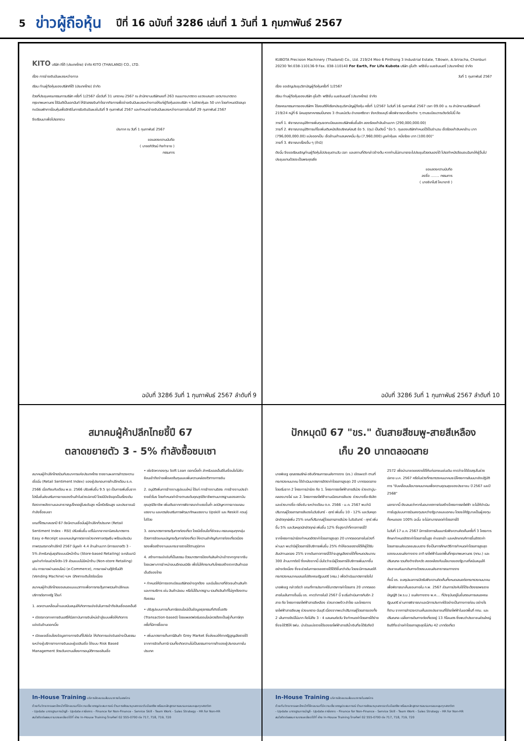5 ข่าวผู้ถือหุ้น ปีที่ 16 ฉบับที่ 3286 เล่มที่ 1 วันที่ 1 กุมภาพันธ์ 2567
KITO บริษัท คิโต้ (ประเทศไทย) จำกัด KITO (THAILAND) CO., LTD.
เรื่อง การจ่ายเงินปันผลระหว่างกาล
เรียน ท่านผู้ถือหุ้นของบริษัทคิโต้ (ประเทศไทย) จำกัด
ด้วยที่ประชุมคณะกรรมการบริษัท ครั้งที่ 1/2567 เมื่อวันที่ 31 มกราคม 2567 ณ สำนักงานบริษัทเลขที่ 263 ถนนบางนาตราด แขวงแสนตา เขตบางนาตราด กรุงเทพมหานคร ได้มีมติเป็นเอกฉันท์ ให้จัดสรรเงินกำไรจากกิจการเพื่อจ่ายเงินปันผลระหว่างกาลให้แก่ผู้ถือหุ้นของบริษัท ฯ ในอัตราหุ้นละ 50 บาท โดยกำหนดปิดสมุดทะเบียนพักการโอนหุ้นเพื่อสิทธิในการรับเงินปันผลในวันที่ 9 กุมภาพันธ์ 2567 และกำหนดจ่ายเงินปันผลระหว่างกาลภายในวันที่ 29 กุมภาพันธ์ 2567
จึงเรียนมาเพื่อโปรดทราบ
ประกาศ ณ วันที่ 1 กุมภาพันธ์ 2567
ขอแสดงความนับถือ
( นายอภิวัฒน์ กิจกำจาย )
กรรมการ
ฉบับที่ 3286 วันที่ 1 กุมภาพันธ์ 2567 ลำดับที่ 9
KUBOTA Precision Machinery (Thailand) Co., Ltd. 219/24 Moo 6 Pinthong 3 Industrial Estate, T.Bowin, A.Sriracha, Chonburi 20230 Tel.038-110136-9 Fax. 038-110140 For Earth, For Life Kubota บริษัท คูโบต้า พรีซิชั่น แมชชินเนอรี่ (ประเทศไทย) จำกัด
วันที่ 1 กุมภาพันธ์ 2567
เรื่อง ขอเชิญประชุมวิสามัญผู้ถือหุ้นครั้งที่ 1/2567
เรียน ท่านผู้ถือหุ้นของบริษัท คูโบต้า พรีซิชั่น แมชชินเนอรี่ (ประเทศไทย) จำกัด
ด้วยคณะกรรมการของบริษัทฯ ได้ลงมติให้เรียกประชุมวิสามัญผู้ถือหุ้น ครั้งที่ 1/2567 ในวันที่ 16 กุมภาพันธ์ 2567 เวลา 09.00 น. ณ สำนักงานบริษัทเลขที่ 219/24 หมู่ที่ 6 นิคมอุตสาหกรรมปิ่นทอง 3 ตำบลบ่อวิน อำเภอศรีราชา จังหวัดชลบุรี เพื่อพิจารณาเรื่องต่าง ๆ ตามระเบียบวาระดังต่อไปนี้ คือ
วาระที่ 1. พิจารณาอนุมัติการเพิ่มทุนจดทะเบียนของบริษัทเพิ่มขึ้นอีก สองร้อยเก้าสิบล้านบาท (290,000,000.00)
วาระที่ 2. พิจารณาอนุมัติการแก้ไขเพิ่มเติมหนังสือบริคณห์สนธิ ข้อ 5. (ทุน) เป็นดังนี้ "ข้อ 5. ทุนของบริษัทกำหนดไว้เป็นจำนวน เจ็ดร้อยเก้าสิบหกล้าน บาท (796,000,000.00) แบ่งออกเป็น เจ็ดล้านเก้าแสนหกหมื่น หุ้น (7,960,000) มูลค่าหุ้นละ หนึ่งร้อย บาท (100.00)"
วาระที่ 3. พิจารณาเรื่องอื่น ๆ (ถ้ามี)
ดังนั้น จึงขอเรียนเชิญท่านผู้ถือหุ้นไปประชุมตามวัน เวลา และสถานที่ดังกล่าวข้างต้น หากท่านไม่สามารถจะไปประชุมด้วยตนเองได้ โปรดทำหนังสือมอบฉันทะให้ผู้อื่นไปประชุมแทนด้วยจะเป็นพระคุณยิ่ง
ขอแสดงความนับถือ
ลงชื่อ ........ กรรมการ
( นายชิเกโนริ โคบายาชิ )
ฉบับที่ 3286 วันที่ 1 กุมภาพันธ์ 2567 ลำดับที่ 10
สมาคมผู้ค้าปลีกไทยชี้ปี 67
ตลาดขยายตัว 3 - 5% กำลังซื้อซบเซา
สมาคมผู้ค้าปลีกไทยร่วมกับธนาคารแห่งประเทศไทย รายงานผลการสำรวจความเชื่อมั่น (Retail Sentiment Index) ของผู้ประกอบการค้าปลีกเดือน ธ.ค. 2566 เมื่อเทียบกับเดือน พ.ย. 2566 ปรับเพิ่มขึ้น 9.5 จุด เป็นการเพิ่มขึ้นจากโปรโมชั่นส่งเสริมการขายของร้านค้าในช่วงปลายปี โดยมีปัจจัยฉุดเป็นเรื่องเดิม คือราคาพลังงานและสาธารณูปโภคอยู่ในระดับสูง หนี้ครัวเรือนสูง และประชาชนมีกำลังซื้อซบเซา
ขณะที่ไตรมาสแรกปี 67 ดัชนีความเชื่อมั่นผู้ค้าปลีกทั่วประเทศ (Retail Sentiment Index - RSI) ปรับเพิ่มขึ้น แต่ไม่มากจากอานิสงส์มาตรการ Easy e-Receipt และแคมเปญการตลาดช่วงเทศกาลตรุษจีน พร้อมประเมินภาพรวมตลาดค้าปลีกปี 2567 มีมูลค่า 4.4 ล้านล้านบาท มีการขยายตัว 3 - 5% สำหรับกลุ่มธุรกิจแบบมีหน้าร้าน (Store-based Retailing) จะกลับมามีมูลค่าเท่าก่อนช่วงโควิด-19 ส่วนแบบไม่มีหน้าร้าน (Non-store Retailing) เช่น การขายผ่านออนไลน์ (e-Commerce), การขายผ่านตู้อัตโนมัติ (Vending Machine) ฯลฯ มีทิศทางเติบโตต่อเนื่อง
สมาคมผู้ค้าปลีกไทยขอเสนอแนะแนวทางเพื่อการกระตุ้นภาพรวมค้าปลีกและบริการต่อภาครัฐ ได้แก่
1. ลดความเหลื่อมล้ำและสนับสนุนให้เกิดการแข่งขันในการเข้าถึงสินเชื่อเอสเอ็มอี
• เปิดตลาดภาคการเงินเสรีให้มีสถาบันการเงินใหม่เข้าสู่ระบบเพื่อให้เกิดการแข่งขันด้านดอกเบี้ย
• เปิดเผยเชื่อมโยงข้อมูลทางการเงินที่โปร่งใส ให้เกิดการแข่งขันอย่างเป็นธรรมระหว่างผู้บริการทางการเงินและผู้ขอสินเชื่อ ใช้ระบบ Risk Based Management วัดระดับความเสี่ยงการอนุมัติการขอสินเชื่อ
• เร่งจัดหากองทุน Soft Loan ดอกเบี้ยต่ำ สำหรับเอสเอ็มอีในเงื่อนไขไม่ซับซ้อนเข้าถึงง่ายเพื่อลดต้นทุนและเพิ่มความคล่องตัวทางการเงิน
2. อนุมัติเพิ่มการจ้างงานรูปแบบใหม่ ได้แก่ การจ้างงานอิสระ การจ้างงานประจำรายชั่วโมง โดยกำหนดค่าจ้างตามระดับคุณวุฒิวิชาชีพตามมาตรฐานของสถาบันคุณวุฒิวิชาชีพ เพิ่มเติมจากการพิจารณาค่าแรงขั้นต่ำ ลดปัญหาการขาดแคลนแรงงาน และควรส่งเสริมการพัฒนาทักษะแรงงาน Upskill และ Reskill ควบคู่ไปด้วย
3. ออกมาตรการกระตุ้นการท่องเที่ยว โดยมีเงื่อนไขที่ชัดเจน ครอบคลุมทุกกลุ่ม ด้วยการจัดแคมเปญกระตุ้นการท่องเที่ยว ให้ความสำคัญกับการท่องเที่ยวเมืองรองเพื่อสร้างงานและกระจายรายได้ตามภูมิภาค
4. สร้างการแข่งขันที่เป็นธรรม ด้วยมาตรการป้องกันสินค้านำเข้าราคาถูกจากจีน โดยเฉพาะการจำหน่ายบนอีคอมเมิร์ซ เพื่อไม่ให้กระทบกับโครงสร้างราคาสินค้าเอสเอ็มอีของไทย
• กำหนดให้มีการจดทะเบียนบริษัทอย่างถูกต้อง และมีนโยบายที่ชัดเจนด้านสินค้าและการบริการ เช่น สินค้าปลอม หรือไม่ได้มาตรฐาน รวมถึงสินค้าที่ไม่ถูกต้องตามศีลธรรม
• ปรับรูปแบบการเก็บภาษีออนไลน์เป็นข้อมูลธุรกรรมที่เกิดขึ้นจริง (Transaction-based) โดยแพลตฟอร์มออนไลน์ควรต้องเป็นผู้เก็บภาษีทุกครั้งที่มีการซื้อขาย
• เพิ่มมาตรการเก็บภาษีสินค้า Grey Market ซึ่งส่งผลให้ภาครัฐสูญเสียรายได้จากการจัดเก็บภาษี รวมทั้งเกิดความไม่เป็นธรรมทางการค้าของผู้ประกอบการในประเทศ
In-House Training บริการจัดอบรมสัมมนาภายในองค์กร
ด้วยทีมวิทยากรและเจ้าหน้าที่ฝึกอบรมที่มีความเชี่ยวชาญประสบการณ์ ด้านการพัฒนาบุคลากรระดับมืออาชีพ พร้อมหลักสูตรการอบรมครอบคลุมทุกสาขาวิชา
- Update มาตรฐานการบัญชี - Update ภาษีอากร - Finance for Non-Finance - Service Skill - Team Work - Sales Strategy - HR for Non-HR
สนใจติดต่อสอบถามรายละเอียดได้ที่ ฝ่าย In-House Training โทรศัพท์ 02 555-0700 ต่อ 717, 718, 719, 720
ปักหมุดปี 67 "ขร." ดันสายสีชมพู-สายสีเหลือง
เก็บ 20 บาทตลอดสาย
นายพิเชฐ คุณธรรมรักษ์ อธิบดีกรมการขนส่งทางราง (ขร.) เปิดเผยว่า ตามที่กระทรวงคมนาคม ได้ดำเนินมาตรการอัตราค่าโดยสารสูงสุด 20 บาทตลอดสาย โดยเริ่มจาก 2 โครงการนำร่อง คือ 1. โครงการรถไฟฟ้าสายสีม่วง ช่วงเตาปูน-คลองบางไผ่ และ 2. โครงการรถไฟฟ้าชานเมืองสายสีแดง ช่วงบางซื่อ-รังสิต และช่วงบางซื่อ-ตลิ่งชัน ระหว่างเดือน ต.ค. 2566 - ม.ค. 2567 พบว่ามีปริมาณผู้โดยสารสายสีแดงในวันจันทร์ - ศุกร์ เพิ่มขึ้น 10 - 12% และวันหยุดนักขัตฤกษ์เพิ่ม 25% ขณะที่ปริมาณผู้โดยสารสายสีม่วง ในวันจันทร์ - ศุกร์ เพิ่มขึ้น 5% และวันหยุดนักขัตฤกษ์ เพิ่มขึ้น 12% ซึ่งสูงกว่าที่คาดการณ์ไว้
จากโครงการนำร่องกำหนดอัตราค่าโดยสารสูงสุด 20 บาทตลอดสายในช่วงที่ผ่านมา พบว่ามีผู้โดยสารใช้บริการเพิ่มขึ้น 25% ทำให้ชดเชยรายได้ให้ผู้ได้รับสัมปทานลดลง 25% จากเดิมคาดการณ์ไว้ว่าจะสูญเสียรายได้ทั้งหมดประมาณ 300 ล้านบาทต่อปี ซึ่งหลังจากนี้ มั่นใจว่าจะมีผู้โดยสารใช้บริการเพิ่มมากขึ้นอย่างต่อเนื่อง ซึ่งจะช่วยในการชดเชยรายได้ได้ดีขึ้นกว่าเดิม โดยจะมีการเสนอให้กระทรวงคมนาคมเสนอไปยังคณะรัฐมนตรี (ครม.) เพื่อดำเนินมาตรการต่อไป
นายพิเชฐ กล่าวต่อว่า ขณะที่การประกาศใช้มาตรการค่าโดยสาร 20 บาทตลอดสายในเส้นทางอื่นนั้น ขร. คาดว่าภายในปี 2567 นี้ จะเริ่มดำเนินการกับอีก 2 สาย คือ โครงการรถไฟฟ้าสายสีเหลือง ช่วงลาดพร้าว-สำโรง และโครงการรถไฟฟ้าสายสีชมพู ช่วงแคราย-มีนบุรี เนื่องจากพบว่าปริมาณผู้โดยสารของทั้ง 2 เส้นทางยังมีไม่มาก คือไม่ถึง 3 - 4 แสนคนต่อวัน จึงกำหนดค่าโดยสารได้ง่าย ซึ่งจะใช้วิธีให้ รฟม. นำส่วนแบ่งรายได้ของรถไฟฟ้าสายสีน้ำเงินที่จะได้รับถึงปี 2572 เพื่อนำมาชดเชยรายได้ให้แก่เอกชนเช่นเดิม คาดว่าจะได้ข้อสรุปในช่วงปลาย ม.ค. 2567 หรือในช่วงที่กระทรวงคมนาคมจะมีโครงการสัมมนาเชิงปฏิบัติการ "ขับเคลื่อนนโยบายคมนาคมเพื่อความอุดมสุขของประชาชน ปี 2567 และปี 2568"
นอกจากนี้ ยังเสนอว่าหากในอนาคตการก่อสร้างโครงการรถไฟฟ้า จะไม่ให้ดำเนินการในรูปแบบการร่วมลงทุนระหว่างรัฐบาลและเอกชน โดยจะให้รัฐบาลเป็นผู้ลงทุนทั้งหมดเอง 100% ฉะนั้น จะไม่สามารถลดค่าโดยสารได้
ในวันที่ 17 ม.ค. 2567 มีการจัดการสัมมนารับฟังความคิดเห็นครั้งที่ 3 โครงการศึกษากำหนดอัตราค่าโดยสารขั้นสูง ค่าแรกเข้า และหลักเกณฑ์การขึ้นอัตราค่าโดยสารขนส่งมวลชนระบบราง ซึ่งเป็นการศึกษาวิธีการกำหนดค่าโดยสารสูงสุดของระบบขนส่งทางราง อาทิ รถไฟฟ้าในเขตพื้นที่กรุงเทพมหานคร (กทม.) และปริมณฑล รวมถึงต่างจังหวัด สอดคล้องกับนโยบายของรัฐบาลที่สนับสนุนให้ประชาชนหันมาเดินทางด้วยระบบขนส่งสาธารณะทางราง
ทั้งนี้ ขร. จะสรุปผลการเปิดรับฟังความคิดเห็นทั้งหมดเสนอต่อกระทรวงคมนาคม เพื่อพิจารณาเห็นชอบภายใน ก.พ. 2567 ส่วนการบังคับใช้ได้จะต้องรอพระราชบัญญัติ (พ.ร.บ.) ขนส่งทางราง พ.ศ.... ที่ปัจจุบันอยู่ในขั้นตอนการเสนอคณะรัฐมนตรี ผ่านการพิจารณาและมีการประกาศใช้อย่างเป็นทางการก่อน อย่างไรก็ตาม จากการสำรวจความเห็นของประชาชนที่ใช้รถไฟฟ้าในเขตพื้นที่ กทม. และปริมณฑล เฉลี่ยการเดินทางต่อเที่ยวอยู่ 13 กิโลเมตร ซึ่งพบว่าประชาชนส่วนใหญ่ยินดีที่จะจ่ายค่าโดยสารสูงสุดไม่เกิน 42 บาทต่อเที่ยว
In-House Training บริการจัดอบรมสัมมนาภายในองค์กร
ด้วยทีมวิทยากรและเจ้าหน้าที่ฝึกอบรมที่มีความเชี่ยวชาญประสบการณ์ ด้านการพัฒนาบุคลากรระดับมืออาชีพ พร้อมหลักสูตรการอบรมครอบคลุมทุกสาขาวิชา
- Update มาตรฐานการบัญชี - Update ภาษีอากร - Finance for Non-Finance - Service Skill - Team Work - Sales Strategy - HR for Non-HR
สนใจติดต่อสอบถามรายละเอียดได้ที่ ฝ่าย In-House Training โทรศัพท์ 02 555-0700 ต่อ 717, 718, 719, 720